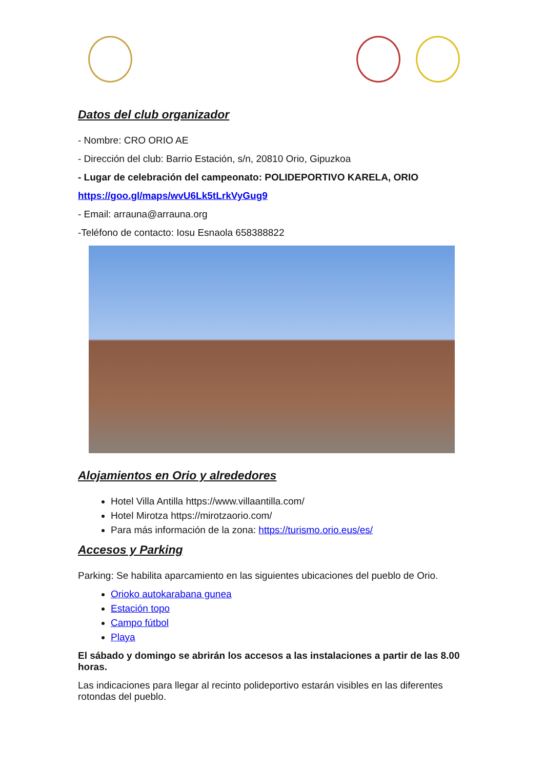Datos del club organizador
- Nombre: CRO ORIO AE
- Dirección del club: Barrio Estación, s/n, 20810 Orio, Gipuzkoa
- Lugar de celebración del campeonato: POLIDEPORTIVO KARELA, ORIO
https://goo.gl/maps/wvU6Lk5tLrkVyGug9
- Email: arrauna@arrauna.org
-Teléfono de contacto: Iosu Esnaola 658388822
Alojamientos en Orio y alrededores
Hotel Villa Antilla https://www.villaantilla.com/
Hotel Mirotza https://mirotzaorio.com/
Para más información de la zona: https://turismo.orio.eus/es/
Accesos y Parking
Parking: Se habilita aparcamiento en las siguientes ubicaciones del pueblo de Orio.
Orioko autokarabana gunea
Estación topo
Campo fútbol
Playa
El sábado y domingo se abrirán los accesos a las instalaciones a partir de las 8.00 horas.
Las indicaciones para llegar al recinto polideportivo estarán visibles en las diferentes rotondas del pueblo.